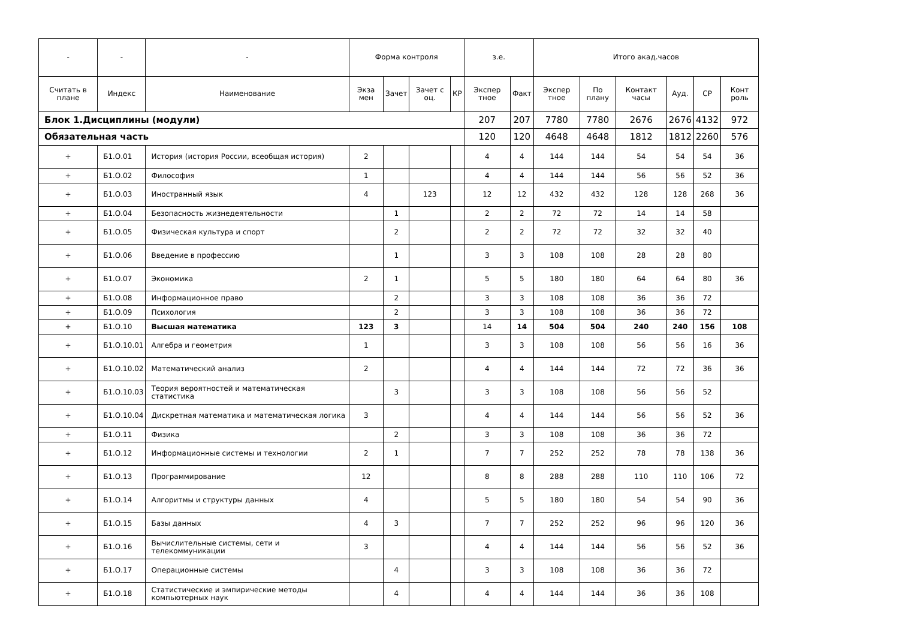| - | - | - | Форма контроля | | | | з.е. | | Итого акад.часов | | | | | |
| --- | --- | --- | --- | --- | --- | --- | --- | --- | --- | --- | --- | --- | --- | --- |
| Считать в плане | Индекс | Наименование | Экза мен | Зачет | Зачет с оц. | КР | Экспер тное | Факт | Экспер тное | По плану | Контакт часы | Ауд. | СР | Конт роль |
| Блок 1.Дисциплины (модули) | | | | | | | 207 | 207 | 7780 | 7780 | 2676 | 2676 | 4132 | 972 |
| Обязательная часть | | | | | | | 120 | 120 | 4648 | 4648 | 1812 | 1812 | 2260 | 576 |
| + | Б1.О.01 | История (история России, всеобщая история) | 2 | | | | 4 | 4 | 144 | 144 | 54 | 54 | 54 | 36 |
| + | Б1.О.02 | Философия | 1 | | | | 4 | 4 | 144 | 144 | 56 | 56 | 52 | 36 |
| + | Б1.О.03 | Иностранный язык | 4 | | 123 | | 12 | 12 | 432 | 432 | 128 | 128 | 268 | 36 |
| + | Б1.О.04 | Безопасность жизнедеятельности | | 1 | | | 2 | 2 | 72 | 72 | 14 | 14 | 58 | |
| + | Б1.О.05 | Физическая культура и спорт | | 2 | | | 2 | 2 | 72 | 72 | 32 | 32 | 40 | |
| + | Б1.О.06 | Введение в профессию | | 1 | | | 3 | 3 | 108 | 108 | 28 | 28 | 80 | |
| + | Б1.О.07 | Экономика | 2 | 1 | | | 5 | 5 | 180 | 180 | 64 | 64 | 80 | 36 |
| + | Б1.О.08 | Информационное право | | 2 | | | 3 | 3 | 108 | 108 | 36 | 36 | 72 | |
| + | Б1.О.09 | Психология | | 2 | | | 3 | 3 | 108 | 108 | 36 | 36 | 72 | |
| + | Б1.О.10 | Высшая математика | 123 | 3 | | | 14 | 14 | 504 | 504 | 240 | 240 | 156 | 108 |
| + | Б1.О.10.01 | Алгебра и геометрия | 1 | | | | 3 | 3 | 108 | 108 | 56 | 56 | 16 | 36 |
| + | Б1.О.10.02 | Математический анализ | 2 | | | | 4 | 4 | 144 | 144 | 72 | 72 | 36 | 36 |
| + | Б1.О.10.03 | Теория вероятностей и математическая статистика | | 3 | | | 3 | 3 | 108 | 108 | 56 | 56 | 52 | |
| + | Б1.О.10.04 | Дискретная математика и математическая логика | 3 | | | | 4 | 4 | 144 | 144 | 56 | 56 | 52 | 36 |
| + | Б1.О.11 | Физика | | 2 | | | 3 | 3 | 108 | 108 | 36 | 36 | 72 | |
| + | Б1.О.12 | Информационные системы и технологии | 2 | 1 | | | 7 | 7 | 252 | 252 | 78 | 78 | 138 | 36 |
| + | Б1.О.13 | Программирование | 12 | | | | 8 | 8 | 288 | 288 | 110 | 110 | 106 | 72 |
| + | Б1.О.14 | Алгоритмы и структуры данных | 4 | | | | 5 | 5 | 180 | 180 | 54 | 54 | 90 | 36 |
| + | Б1.О.15 | Базы данных | 4 | 3 | | | 7 | 7 | 252 | 252 | 96 | 96 | 120 | 36 |
| + | Б1.О.16 | Вычислительные системы, сети и телекоммуникации | 3 | | | | 4 | 4 | 144 | 144 | 56 | 56 | 52 | 36 |
| + | Б1.О.17 | Операционные системы | | 4 | | | 3 | 3 | 108 | 108 | 36 | 36 | 72 | |
| + | Б1.О.18 | Статистические и эмпирические методы компьютерных наук | | 4 | | | 4 | 4 | 144 | 144 | 36 | 36 | 108 | |